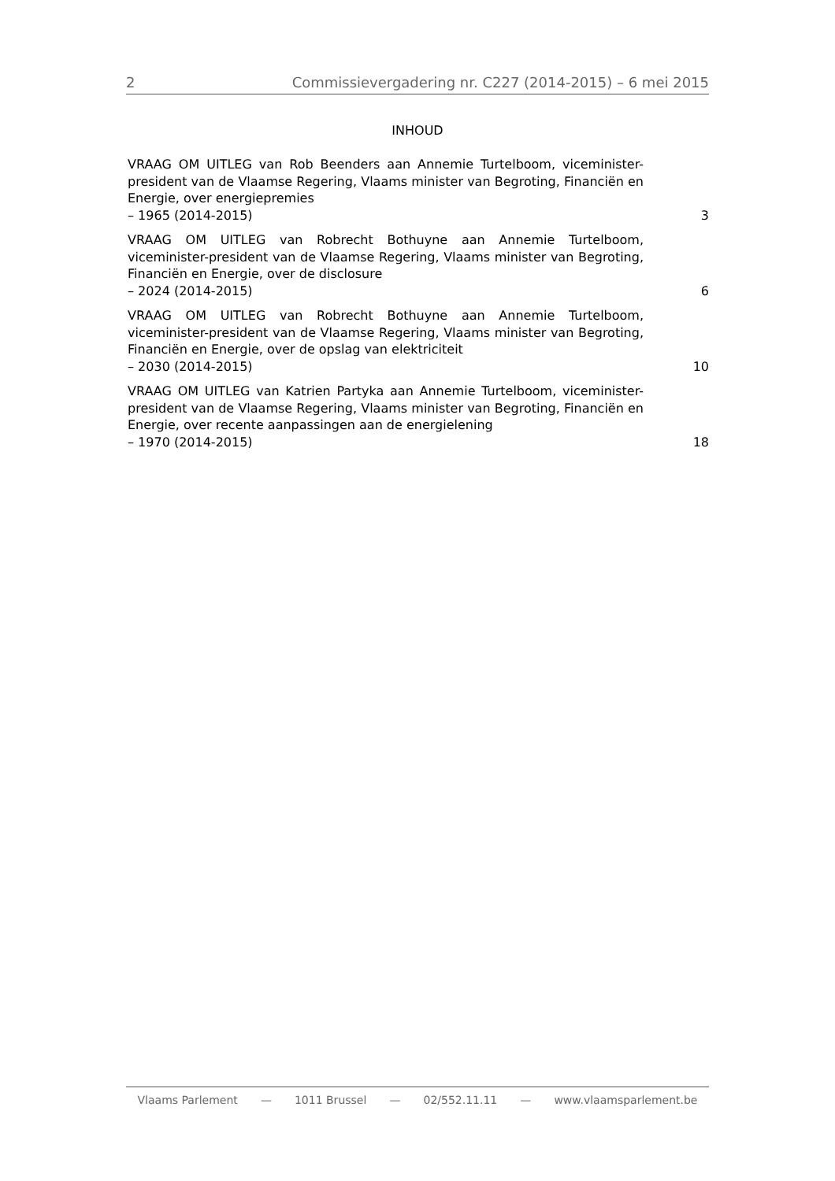2 Commissievergadering nr. C227 (2014-2015) – 6 mei 2015
INHOUD
VRAAG OM UITLEG van Rob Beenders aan Annemie Turtelboom, viceminister-president van de Vlaamse Regering, Vlaams minister van Begroting, Financiën en Energie, over energiepremies
– 1965 (2014-2015)
3
VRAAG OM UITLEG van Robrecht Bothuyne aan Annemie Turtelboom, viceminister-president van de Vlaamse Regering, Vlaams minister van Begroting, Financiën en Energie, over de disclosure
– 2024 (2014-2015)
6
VRAAG OM UITLEG van Robrecht Bothuyne aan Annemie Turtelboom, viceminister-president van de Vlaamse Regering, Vlaams minister van Begroting, Financiën en Energie, over de opslag van elektriciteit
– 2030 (2014-2015)
10
VRAAG OM UITLEG van Katrien Partyka aan Annemie Turtelboom, viceminister-president van de Vlaamse Regering, Vlaams minister van Begroting, Financiën en Energie, over recente aanpassingen aan de energielening
– 1970 (2014-2015)
18
Vlaams Parlement — 1011 Brussel — 02/552.11.11 — www.vlaamsparlement.be